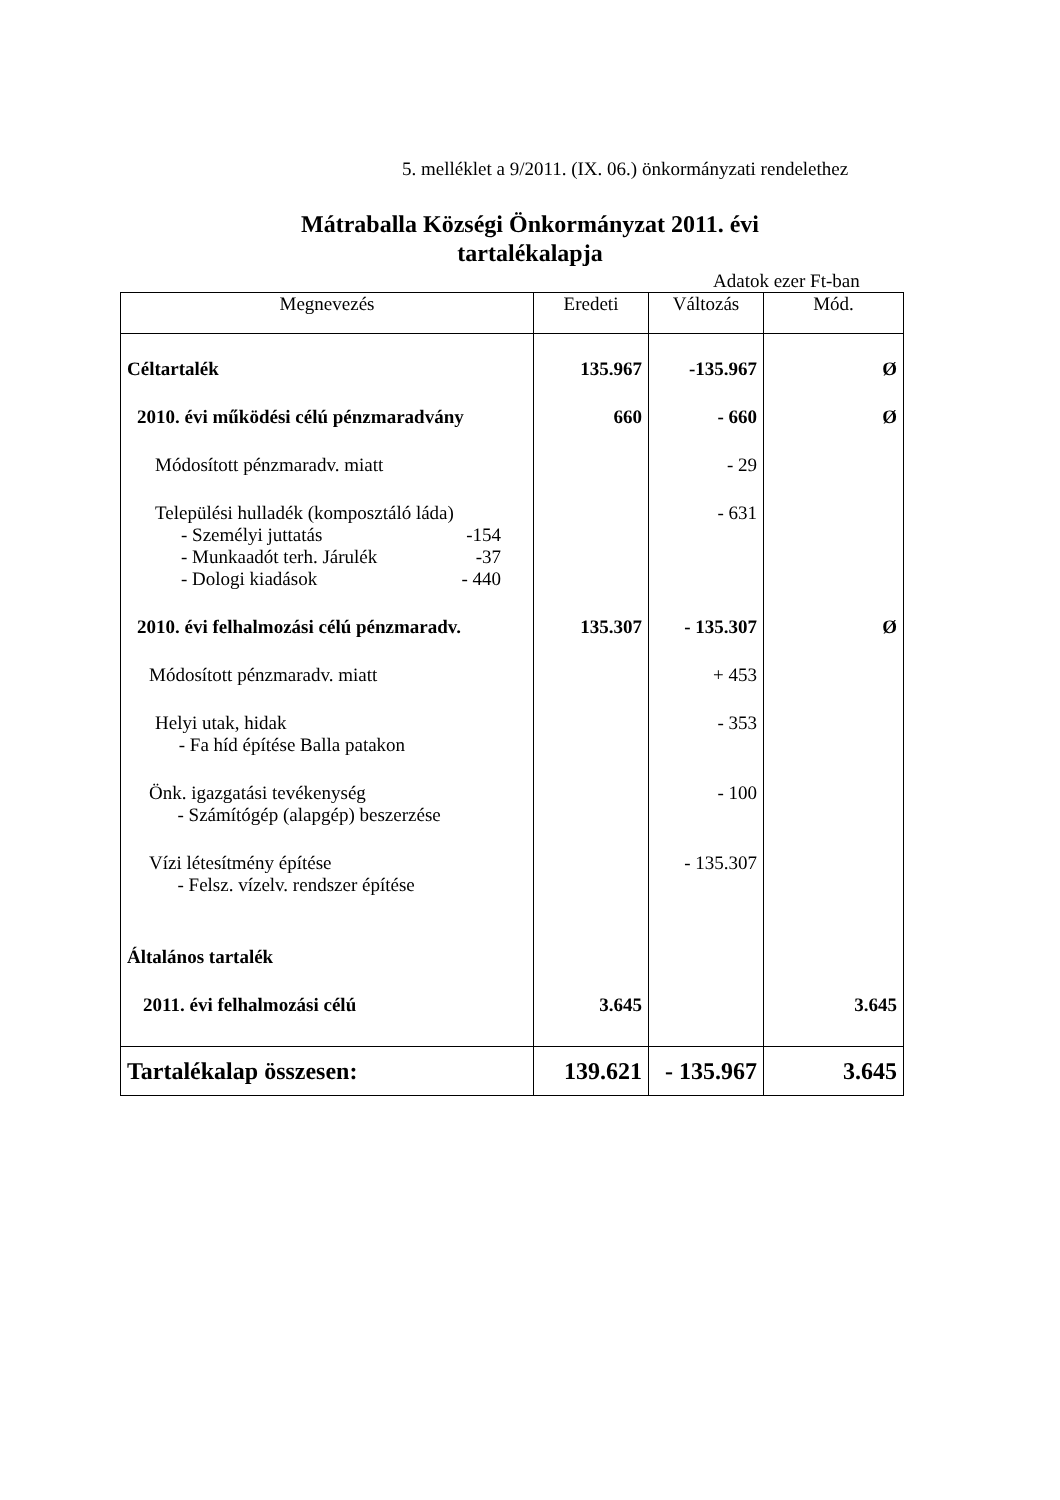5. melléklet a 9/2011. (IX. 06.) önkormányzati rendelethez
Mátraballa Községi Önkormányzat 2011. évi
tartalékalapja
Adatok ezer Ft-ban
| Megnevezés | Eredeti | Változás | Mód. |
| --- | --- | --- | --- |
| Céltartalék | 135.967 | -135.967 | Ø |
| 2010. évi működési célú pénzmaradvány | 660 | - 660 | Ø |
| Módosított pénzmaradv. miatt | | - 29 | |
| Települési hulladék (komposztáló láda) - Személyi juttatás -154 - Munkaadót terh. Járulék -37 - Dologi kiadások - 440 | | - 631 | |
| 2010. évi felhalmozási célú pénzmaradv. | 135.307 | - 135.307 | Ø |
| Módosított pénzmaradv. miatt | | + 453 | |
| Helyi utak, hidak - Fa híd építése Balla patakon | | - 353 | |
| Önk. igazgatási tevékenység - Számítógép (alapgép) beszerzése | | - 100 | |
| Vízi létesítmény építése - Felsz. vízelv. rendszer építése | | - 135.307 | |
| Általános tartalék | | | |
| 2011. évi felhalmozási célú | 3.645 | | 3.645 |
| Tartalékalap összesen: | 139.621 | - 135.967 | 3.645 |